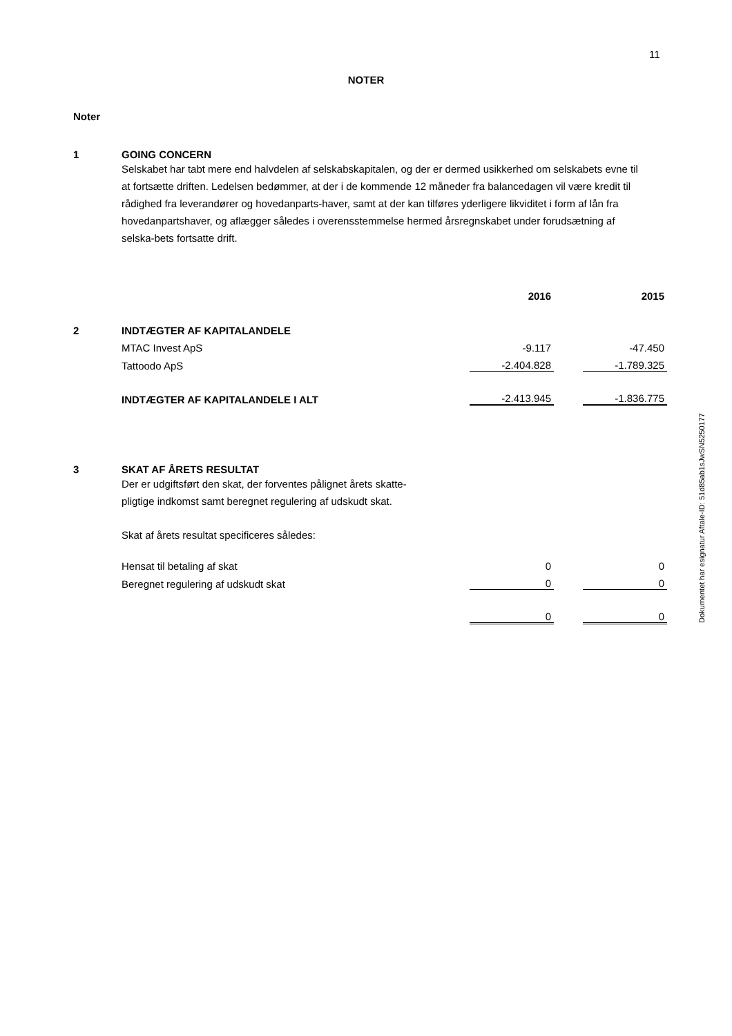11
NOTER
| Noter | | | | |
| 1 | GOING CONCERN | | | |
| | Selskabet har tabt mere end halvdelen af selskabskapitalen, og der er dermed usikkerhed om selskabets evne til at fortsætte driften. Ledelsen bedømmer, at der i de kommende 12 måneder fra balancedagen vil være kredit til rådighed fra leverandører og hovedanparts-haver, samt at der kan tilføres yderligere likviditet i form af lån fra hovedanpartshaver, og aflægger således i overensstemmelse hermed årsregnskabet under forudsætning af selska-bets fortsatte drift. | | | |
| | | 2016 | | 2015 |
| 2 | INDTÆGTER AF KAPITALANDELE | | | |
| | MTAC Invest ApS | -9.117 | | -47.450 |
| | Tattoodo ApS | -2.404.828 | | -1.789.325 |
| | INDTÆGTER AF KAPITALANDELE I ALT | -2.413.945 | | -1.836.775 |
| 3 | SKAT AF ÅRETS RESULTAT | | | |
| | Der er udgiftsført den skat, der forventes pålignet årets skatte- pligtige indkomst samt beregnet regulering af udskudt skat. | | | |
| | Skat af årets resultat specificeres således: | | | |
| | Hensat til betaling af skat | 0 | | 0 |
| | Beregnet regulering af udskudt skat | 0 | | 0 |
| | | 0 | | 0 |
Dokumentet har esignatur Aftale-ID: 51d85ab1sJwSN5250177